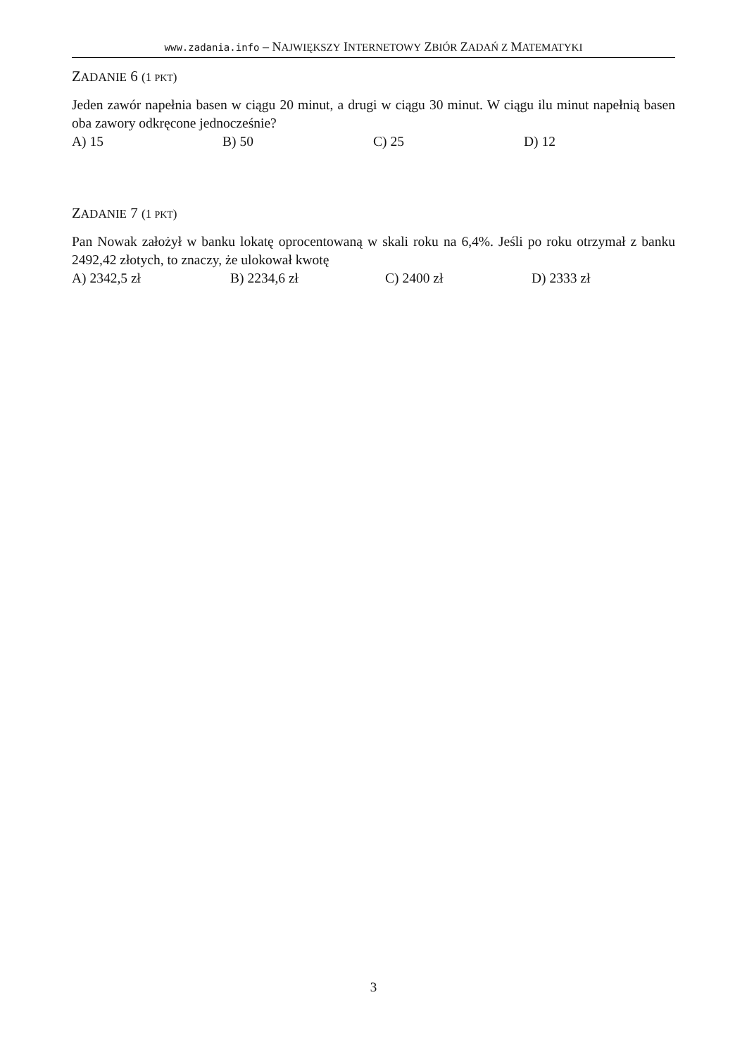www.zadania.info – NAJWIĘKSZY INTERNETOWY ZBIÓR ZADAŃ Z MATEMATYKI
ZADANIE 6 (1 PKT)
Jeden zawór napełnia basen w ciągu 20 minut, a drugi w ciągu 30 minut. W ciągu ilu minut napełnią basen oba zawory odkręcone jednocześnie?
A) 15 B) 50 C) 25 D) 12
ZADANIE 7 (1 PKT)
Pan Nowak założył w banku lokatę oprocentowaną w skali roku na 6,4%. Jeśli po roku otrzymał z banku 2492,42 złotych, to znaczy, że ulokował kwotę
A) 2342,5 zł B) 2234,6 zł C) 2400 zł D) 2333 zł
3